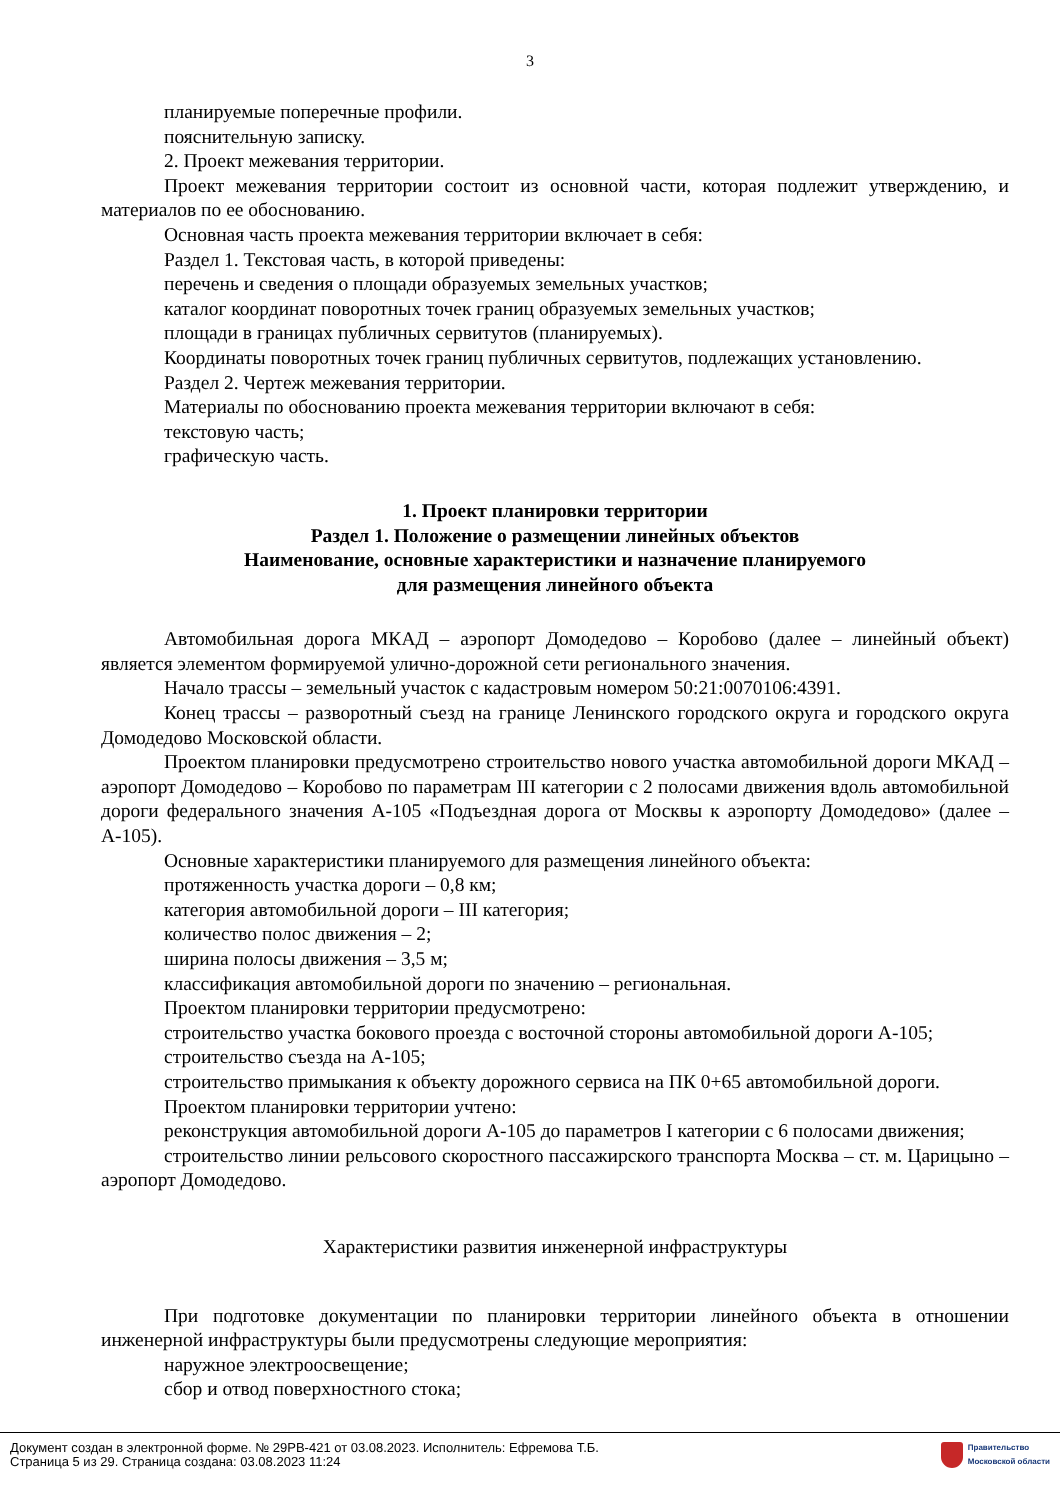3
планируемые поперечные профили.
пояснительную записку.
2. Проект межевания территории.
Проект межевания территории состоит из основной части, которая подлежит утверждению, и материалов по ее обоснованию.
Основная часть проекта межевания территории включает в себя:
Раздел 1. Текстовая часть, в которой приведены:
перечень и сведения о площади образуемых земельных участков;
каталог координат поворотных точек границ образуемых земельных участков;
площади в границах публичных сервитутов (планируемых).
Координаты поворотных точек границ публичных сервитутов, подлежащих установлению.
Раздел 2. Чертеж межевания территории.
Материалы по обоснованию проекта межевания территории включают в себя:
текстовую часть;
графическую часть.
1. Проект планировки территории
Раздел 1. Положение о размещении линейных объектов
Наименование, основные характеристики и назначение планируемого
для размещения линейного объекта
Автомобильная дорога МКАД – аэропорт Домодедово – Коробово (далее – линейный объект) является элементом формируемой улично-дорожной сети регионального значения.
Начало трассы – земельный участок с кадастровым номером 50:21:0070106:4391.
Конец трассы – разворотный съезд на границе Ленинского городского округа и городского округа Домодедово Московской области.
Проектом планировки предусмотрено строительство нового участка автомобильной дороги МКАД – аэропорт Домодедово – Коробово по параметрам III категории с 2 полосами движения вдоль автомобильной дороги федерального значения А-105 «Подъездная дорога от Москвы к аэропорту Домодедово» (далее – А-105).
Основные характеристики планируемого для размещения линейного объекта:
протяженность участка дороги – 0,8 км;
категория автомобильной дороги – III категория;
количество полос движения – 2;
ширина полосы движения – 3,5 м;
классификация автомобильной дороги по значению – региональная.
Проектом планировки территории предусмотрено:
строительство участка бокового проезда с восточной стороны автомобильной дороги А-105;
строительство съезда на А-105;
строительство примыкания к объекту дорожного сервиса на ПК 0+65 автомобильной дороги.
Проектом планировки территории учтено:
реконструкция автомобильной дороги А-105 до параметров I категории с 6 полосами движения;
строительство линии рельсового скоростного пассажирского транспорта Москва – ст. м. Царицыно – аэропорт Домодедово.
Характеристики развития инженерной инфраструктуры
При подготовке документации по планировки территории линейного объекта в отношении инженерной инфраструктуры были предусмотрены следующие мероприятия:
наружное электроосвещение;
сбор и отвод поверхностного стока;
Документ создан в электронной форме. № 29РВ-421 от 03.08.2023. Исполнитель: Ефремова Т.Б.
Страница 5 из 29. Страница создана: 03.08.2023 11:24
Правительство
Московской области